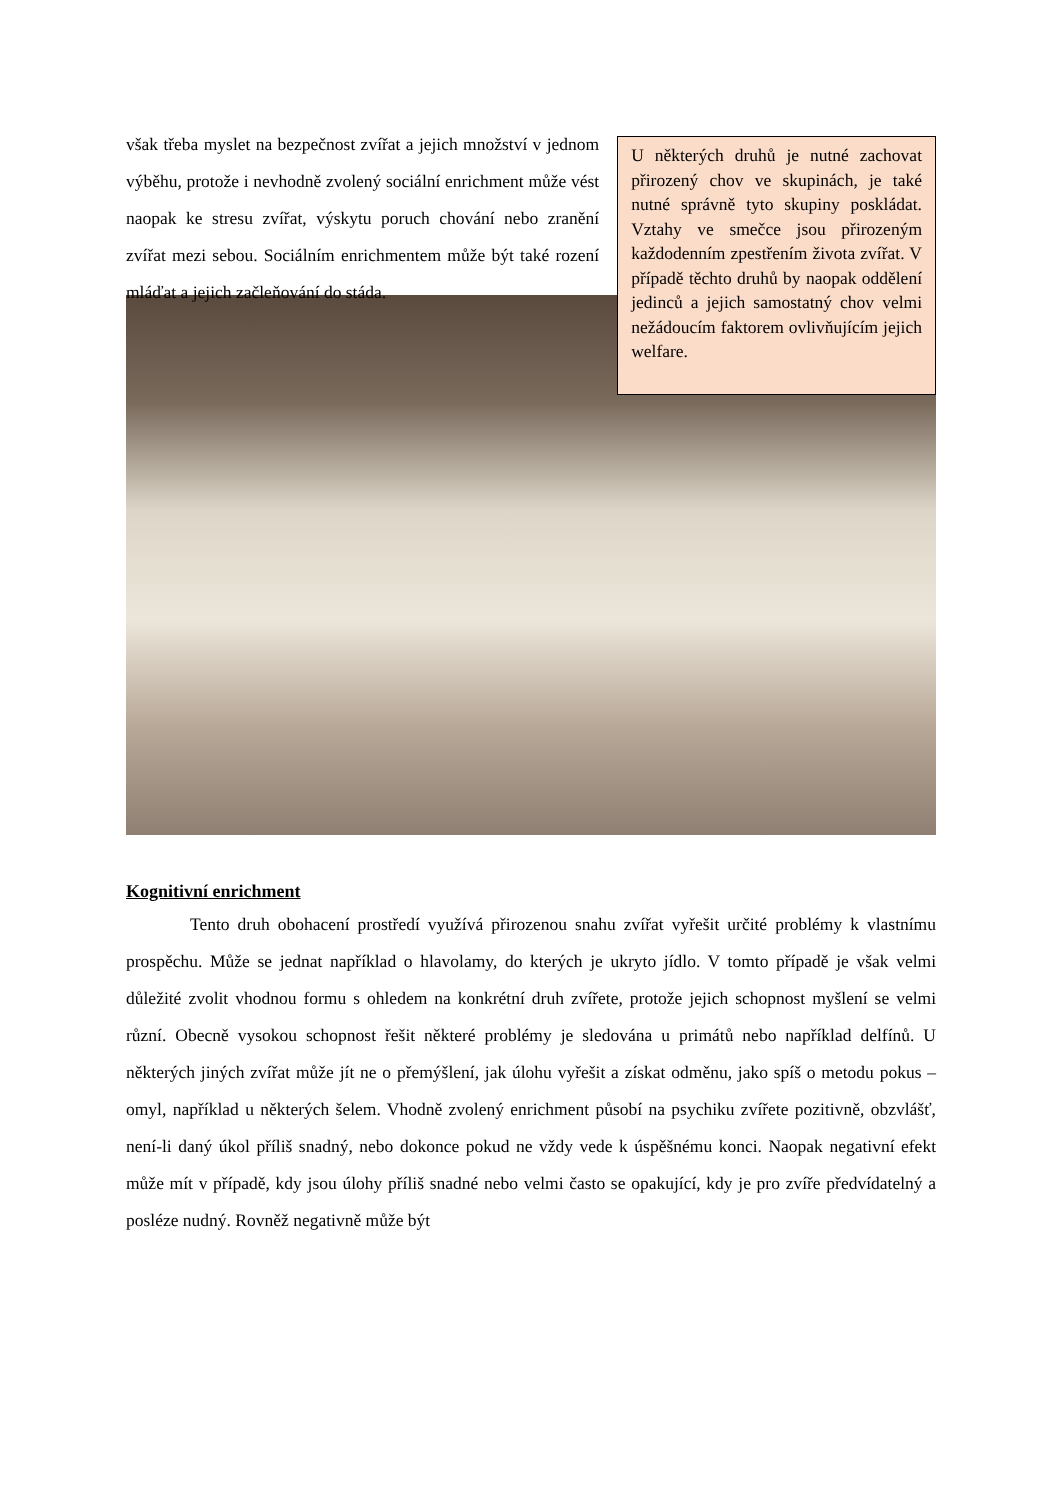však třeba myslet na bezpečnost zvířat a jejich množství v jednom výběhu, protože i nevhodně zvolený sociální enrichment může vést naopak ke stresu zvířat, výskytu poruch chování nebo zranění zvířat mezi sebou. Sociálním enrichmentem může být také rození mláďat a jejich začleňování do stáda.
U některých druhů je nutné zachovat přirozený chov ve skupinách, je také nutné správně tyto skupiny poskládat. Vztahy ve smečce jsou přirozeným každodenním zpestřením života zvířat. V případě těchto druhů by naopak oddělení jedinců a jejich samostatný chov velmi nežádoucím faktorem ovlivňujícím jejich welfare.
Kognitivní enrichment
Tento druh obohacení prostředí využívá přirozenou snahu zvířat vyřešit určité problémy k vlastnímu prospěchu. Může se jednat například o hlavolamy, do kterých je ukryto jídlo. V tomto případě je však velmi důležité zvolit vhodnou formu s ohledem na konkrétní druh zvířete, protože jejich schopnost myšlení se velmi různí. Obecně vysokou schopnost řešit některé problémy je sledována u primátů nebo například delfínů. U některých jiných zvířat může jít ne o přemýšlení, jak úlohu vyřešit a získat odměnu, jako spíš o metodu pokus – omyl, například u některých šelem. Vhodně zvolený enrichment působí na psychiku zvířete pozitivně, obzvlášť, není-li daný úkol příliš snadný, nebo dokonce pokud ne vždy vede k úspěšnému konci. Naopak negativní efekt může mít v případě, kdy jsou úlohy příliš snadné nebo velmi často se opakující, kdy je pro zvíře předvídatelný a posléze nudný. Rovněž negativně může být